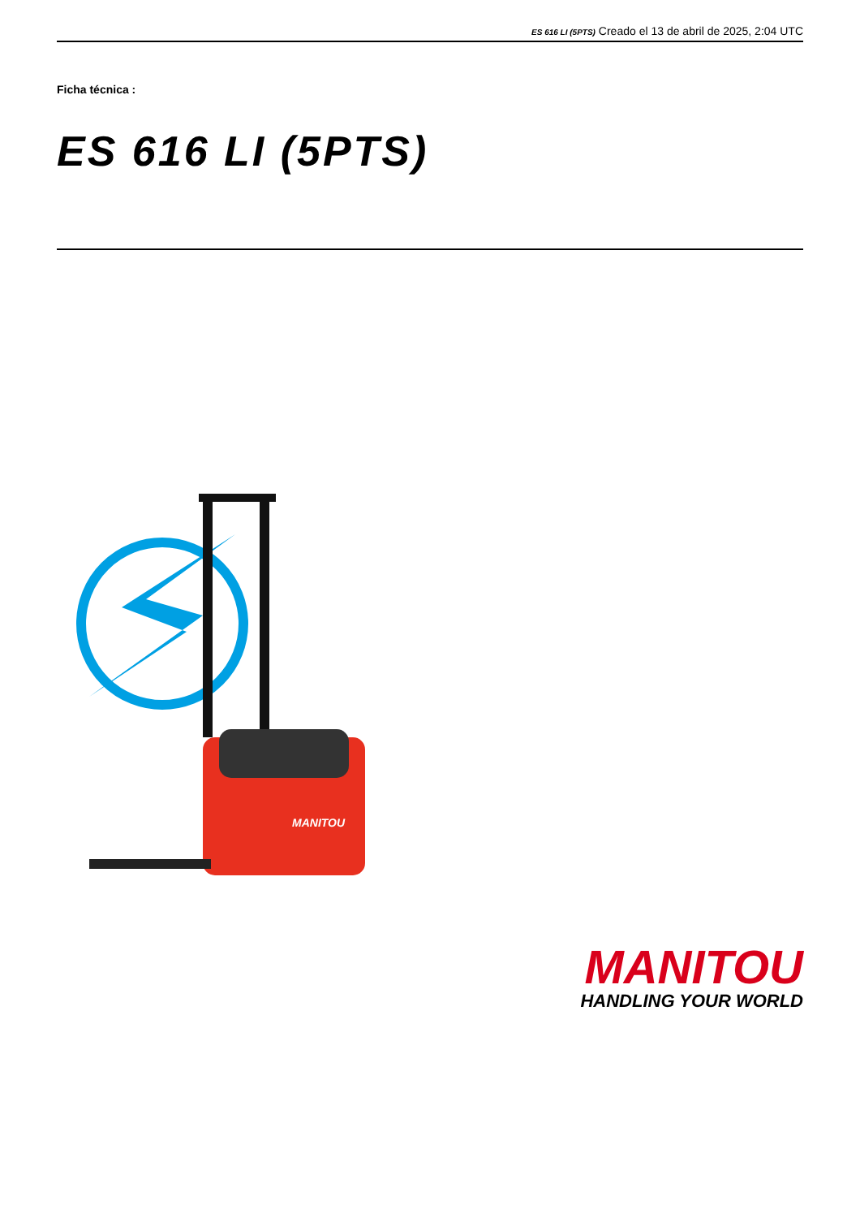ES 616 LI (5PTS) Creado el 13 de abril de 2025, 2:04 UTC
Ficha técnica :
ES 616 LI (5PTS)
MANITOU
MANITOU
HANDLING YOUR WORLD